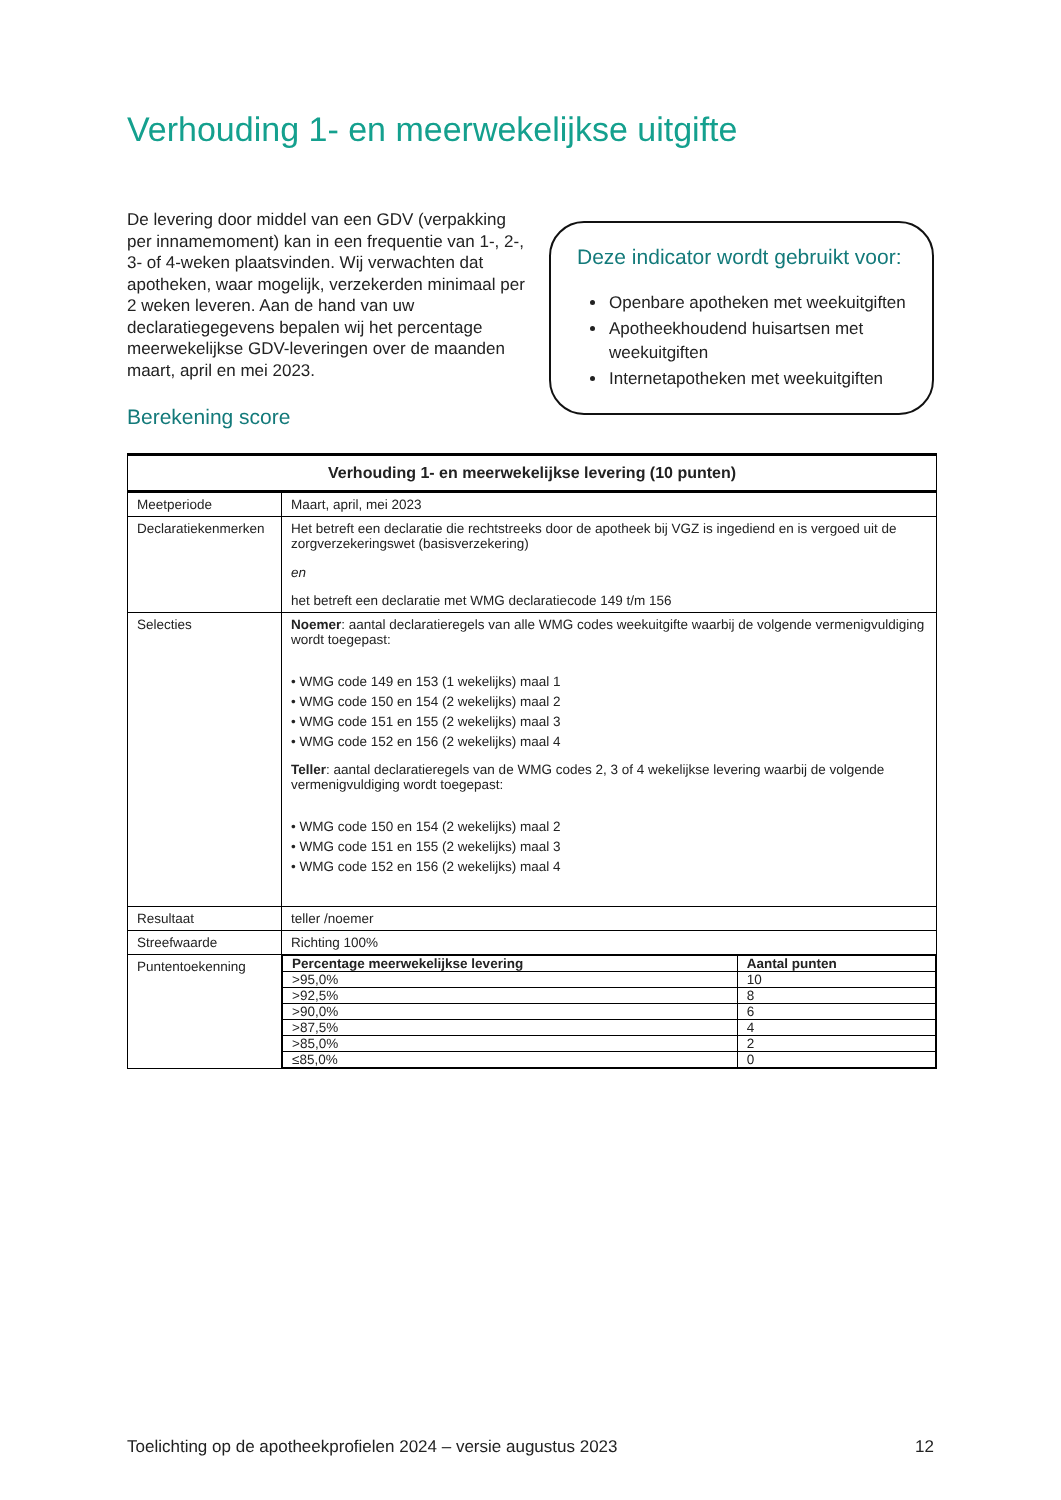Verhouding 1- en meerwekelijkse uitgifte
De levering door middel van een GDV (verpakking per innamemoment) kan in een frequentie van 1-, 2-, 3- of 4-weken plaatsvinden. Wij verwachten dat apotheken, waar mogelijk, verzekerden minimaal per 2 weken leveren. Aan de hand van uw declaratiegegevens bepalen wij het percentage meerwekelijkse GDV-leveringen over de maanden maart, april en mei 2023.
Deze indicator wordt gebruikt voor:
Openbare apotheken met weekuitgiften
Apotheekhoudend huisartsen met weekuitgiften
Internetapotheken met weekuitgiften
Berekening score
| Verhouding 1- en meerwekelijkse levering (10 punten) | |
| --- | --- |
| Meetperiode | Maart, april, mei 2023 |
| Declaratiekenmerken | Het betreft een declaratie die rechtstreeks door de apotheek bij VGZ is ingediend en is vergoed uit de zorgverzekeringswet (basisverzekering) en het betreft een declaratie met WMG declaratiecode 149 t/m 156 |
| Selecties | Noemer : aantal declaratieregels van alle WMG codes weekuitgifte waarbij de volgende vermenigvuldiging wordt toegepast: • WMG code 149 en 153 (1 wekelijks) maal 1 • WMG code 150 en 154 (2 wekelijks) maal 2 • WMG code 151 en 155 (2 wekelijks) maal 3 • WMG code 152 en 156 (2 wekelijks) maal 4 Teller : aantal declaratieregels van de WMG codes 2, 3 of 4 wekelijkse levering waarbij de volgende vermenigvuldiging wordt toegepast: • WMG code 150 en 154 (2 wekelijks) maal 2 • WMG code 151 en 155 (2 wekelijks) maal 3 • WMG code 152 en 156 (2 wekelijks) maal 4 |
| Resultaat | teller /noemer |
| Streefwaarde | Richting 100% |
| Puntentoekenning | / Percentage meerwekelijkse levering / Aantal punten / / >95,0% / 10 / / >92,5% / 8 / / >90,0% / 6 / / >87,5% / 4 / / >85,0% / 2 / / ≤85,0% / 0 / |
Toelichting op de apotheekprofielen 2024 – versie augustus 2023 12